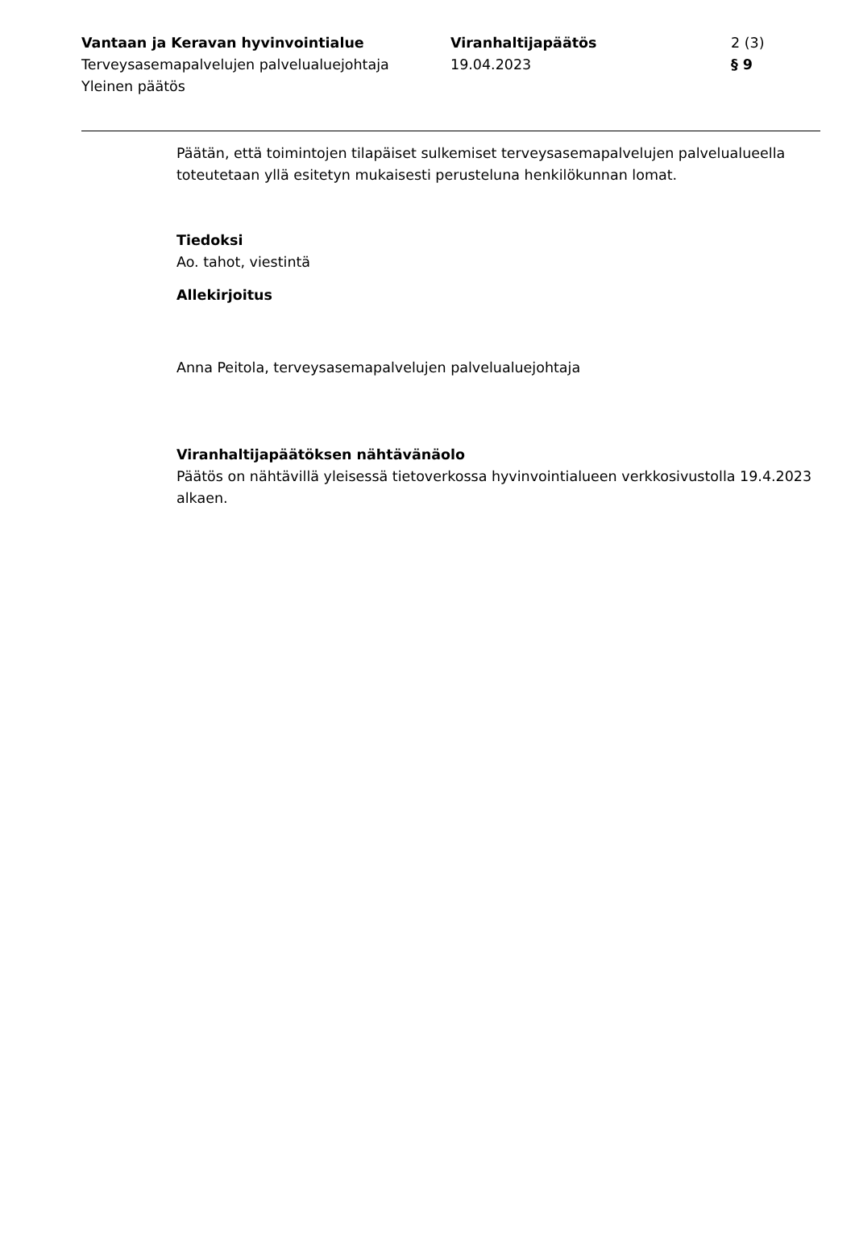Vantaan ja Keravan hyvinvointialue
Terveysasemapalvelujen palvelualuejohtaja
Yleinen päätös
Viranhaltijapäätös
19.04.2023
2 (3)
§ 9
Päätän, että toimintojen tilapäiset sulkemiset terveysasemapalvelujen palvelualueella toteutetaan yllä esitetyn mukaisesti perusteluna henkilökunnan lomat.
Tiedoksi
Ao. tahot, viestintä
Allekirjoitus
Anna Peitola, terveysasemapalvelujen palvelualuejohtaja
Viranhaltijapäätöksen nähtävänäolo
Päätös on nähtävillä yleisessä tietoverkossa hyvinvointialueen verkkosivustolla 19.4.2023 alkaen.